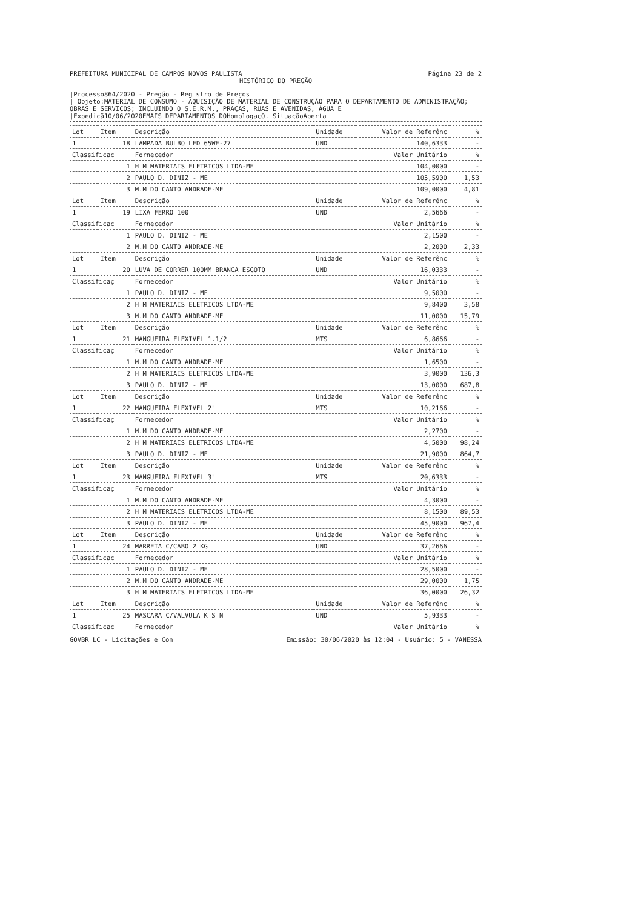PREFEITURA MUNICIPAL DE CAMPOS NOVOS PAULISTA Página 23 de 2
HISTÓRICO DO PREGÃO
|Processo864/2020 - Pregão - Registro de Preços
| Objeto:MATERIAL DE CONSUMO - AQUISIÇÃO DE MATERIAL DE CONSTRUÇÃO PARA O DEPARTAMENTO DE ADMINISTRAÇÃO; OBRAS E SERVIÇOS; INCLUINDO O S.E.R.M., PRAÇAS, RUAS E AVENIDAS, ÁGUA E
|Expediçã10/06/2020EMAIS DEPARTAMENTOS DOHomologaçO. SituaçãoAberta
| Lot | Item | Descrição | Unidade | Valor de Referênc | % |
| --- | --- | --- | --- | --- | --- |
| 1 | 18 | LAMPADA BULBO LED 65WE-27 | UND | 140,6333 | - |
| Classificaç | | Fornecedor | | Valor Unitário | % |
| 1 | | H M MATERIAIS ELETRICOS LTDA-ME | | 104,0000 | - |
| 2 | | PAULO D. DINIZ - ME | | 105,5900 | 1,53 |
| 3 | | M.M DO CANTO ANDRADE-ME | | 109,0000 | 4,81 |
| Lot | Item | Descrição | Unidade | Valor de Referênc | % |
| 1 | 19 | LIXA FERRO 100 | UND | 2,5666 | - |
| Classificaç | | Fornecedor | | Valor Unitário | % |
| 1 | | PAULO D. DINIZ - ME | | 2,1500 | - |
| 2 | | M.M DO CANTO ANDRADE-ME | | 2,2000 | 2,33 |
| Lot | Item | Descrição | Unidade | Valor de Referênc | % |
| 1 | 20 | LUVA DE CORRER 100MM BRANCA ESGOTO | UND | 16,0333 | - |
| Classificaç | | Fornecedor | | Valor Unitário | % |
| 1 | | PAULO D. DINIZ - ME | | 9,5000 | - |
| 2 | | H M MATERIAIS ELETRICOS LTDA-ME | | 9,8400 | 3,58 |
| 3 | | M.M DO CANTO ANDRADE-ME | | 11,0000 | 15,79 |
| Lot | Item | Descrição | Unidade | Valor de Referênc | % |
| 1 | 21 | MANGUEIRA FLEXIVEL 1.1/2 | MTS | 6,8666 | - |
| Classificaç | | Fornecedor | | Valor Unitário | % |
| 1 | | M.M DO CANTO ANDRADE-ME | | 1,6500 | - |
| 2 | | H M MATERIAIS ELETRICOS LTDA-ME | | 3,9000 | 136,3 |
| 3 | | PAULO D. DINIZ - ME | | 13,0000 | 687,8 |
| Lot | Item | Descrição | Unidade | Valor de Referênc | % |
| 1 | 22 | MANGUEIRA FLEXIVEL 2" | MTS | 10,2166 | - |
| Classificaç | | Fornecedor | | Valor Unitário | % |
| 1 | | M.M DO CANTO ANDRADE-ME | | 2,2700 | - |
| 2 | | H M MATERIAIS ELETRICOS LTDA-ME | | 4,5000 | 98,24 |
| 3 | | PAULO D. DINIZ - ME | | 21,9000 | 864,7 |
| Lot | Item | Descrição | Unidade | Valor de Referênc | % |
| 1 | 23 | MANGUEIRA FLEXIVEL 3" | MTS | 20,6333 | - |
| Classificaç | | Fornecedor | | Valor Unitário | % |
| 1 | | M.M DO CANTO ANDRADE-ME | | 4,3000 | - |
| 2 | | H M MATERIAIS ELETRICOS LTDA-ME | | 8,1500 | 89,53 |
| 3 | | PAULO D. DINIZ - ME | | 45,9000 | 967,4 |
| Lot | Item | Descrição | Unidade | Valor de Referênc | % |
| 1 | 24 | MARRETA C/CABO 2 KG | UND | 37,2666 | - |
| Classificaç | | Fornecedor | | Valor Unitário | % |
| 1 | | PAULO D. DINIZ - ME | | 28,5000 | - |
| 2 | | M.M DO CANTO ANDRADE-ME | | 29,0000 | 1,75 |
| 3 | | H M MATERIAIS ELETRICOS LTDA-ME | | 36,0000 | 26,32 |
| Lot | Item | Descrição | Unidade | Valor de Referênc | % |
| 1 | 25 | MASCARA C/VALVULA K S N | UND | 5,9333 | - |
| Classificaç | | Fornecedor | | Valor Unitário | % |
GOVBR LC - Licitações e Con Emissão: 30/06/2020 às 12:04 - Usuário: 5 - VANESSA